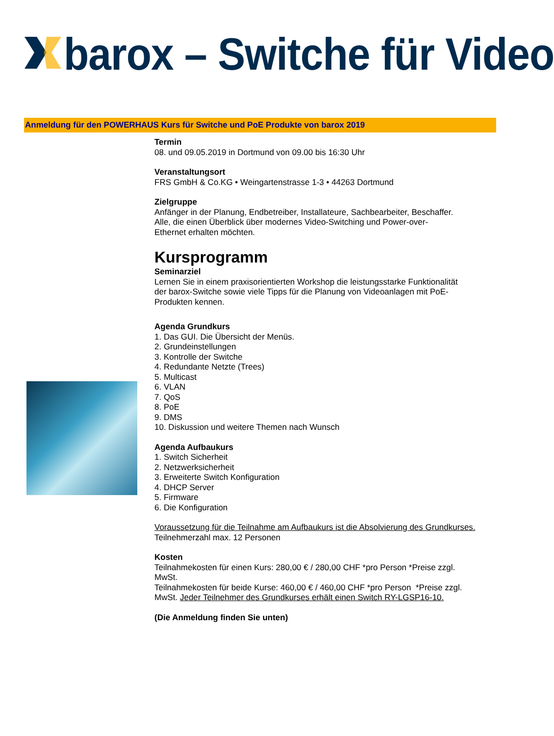barox – Switche für Video
Anmeldung für den POWERHAUS Kurs für Switche und PoE Produkte von barox 2019
Termin
08. und 09.05.2019 in Dortmund von 09.00 bis 16:30 Uhr
Veranstaltungsort
FRS GmbH & Co.KG • Weingartenstrasse 1-3 • 44263 Dortmund
Zielgruppe
Anfänger in der Planung, Endbetreiber, Installateure, Sachbearbeiter, Beschaffer.
Alle, die einen Überblick über modernes Video-Switching und Power-over-
Ethernet erhalten möchten.
Kursprogramm
Seminarziel
Lernen Sie in einem praxisorientierten Workshop die leistungsstarke Funktionalität
der barox-Switche sowie viele Tipps für die Planung von Videoanlagen mit PoE-
Produkten kennen.
Agenda Grundkurs
1. Das GUI. Die Übersicht der Menüs.
2. Grundeinstellungen
3. Kontrolle der Switche
4. Redundante Netzte (Trees)
5. Multicast
6. VLAN
7. QoS
8. PoE
9. DMS
10. Diskussion und weitere Themen nach Wunsch
Agenda Aufbaukurs
1. Switch Sicherheit
2. Netzwerksicherheit
3. Erweiterte Switch Konfiguration
4. DHCP Server
5. Firmware
6. Die Konfiguration
Voraussetzung für die Teilnahme am Aufbaukurs ist die Absolvierung des Grundkurses.
Teilnehmerzahl max. 12 Personen
Kosten
Teilnahmekosten für einen Kurs: 280,00 € / 280,00 CHF *pro Person *Preise zzgl.
MwSt.
Teilnahmekosten für beide Kurse: 460,00 € / 460,00 CHF *pro Person *Preise zzgl.
MwSt. Jeder Teilnehmer des Grundkurses erhält einen Switch RY-LGSP16-10.
(Die Anmeldung finden Sie unten)